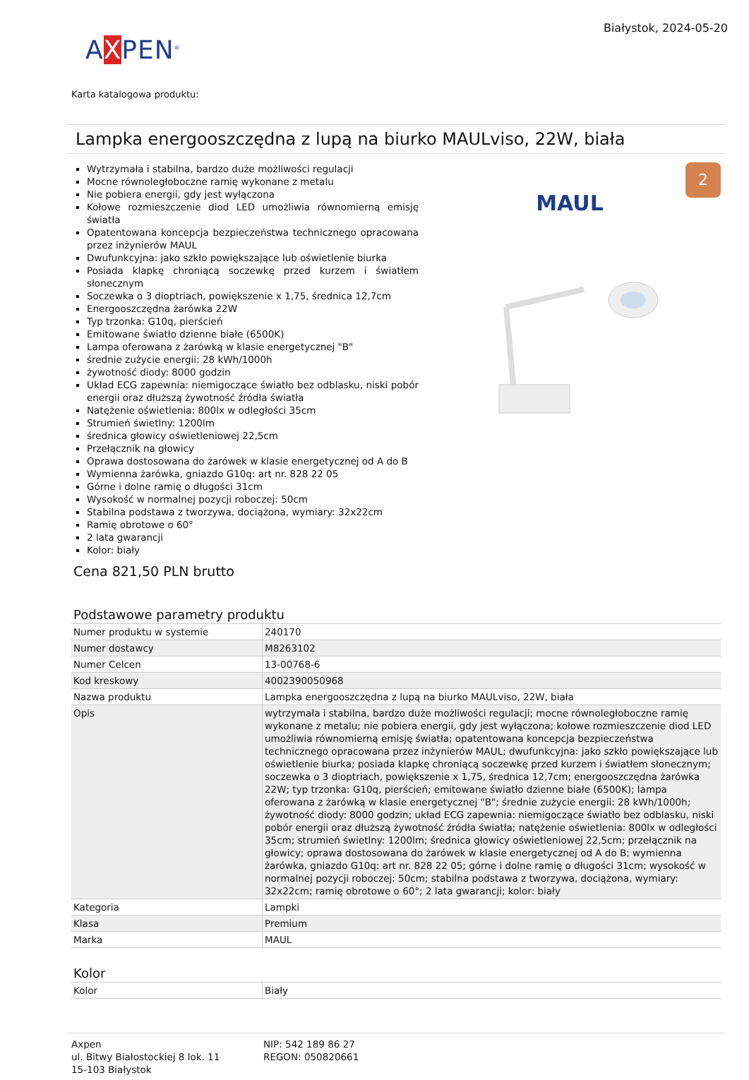AXPEN<sup>®</sup>
Białystok, 2024-05-20
Karta katalogowa produktu:
Lampka energooszczędna z lupą na biurko MAULviso, 22W, biała
Wytrzymała i stabilna, bardzo duże możliwości regulacji
Mocne równoległoboczne ramię wykonane z metalu
Nie pobiera energii, gdy jest wyłączona
Kołowe rozmieszczenie diod LED umożliwia równomierną emisję światła
Opatentowana koncepcja bezpieczeństwa technicznego opracowana przez inżynierów MAUL
Dwufunkcyjna: jako szkło powiększające lub oświetlenie biurka
Posiada klapkę chroniącą soczewkę przed kurzem i światłem słonecznym
Soczewka o 3 dioptriach, powiększenie x 1,75, średnica 12,7cm
Energooszczędna żarówka 22W
Typ trzonka: G10q, pierścień
Emitowane światło dzienne białe (6500K)
Lampa oferowana z żarówką w klasie energetycznej "B"
średnie zużycie energii: 28 kWh/1000h
żywotność diody: 8000 godzin
Układ ECG zapewnia: niemigoczące światło bez odblasku, niski pobór energii oraz dłuższą żywotność źródła światła
Natężenie oświetlenia: 800lx w odległości 35cm
Strumień świetlny: 1200lm
średnica głowicy oświetleniowej 22,5cm
Przełącznik na głowicy
Oprawa dostosowana do żarówek w klasie energetycznej od A do B
Wymienna żarówka, gniazdo G10q: art nr. 828 22 05
Górne i dolne ramię o długości 31cm
Wysokość w normalnej pozycji roboczej: 50cm
Stabilna podstawa z tworzywa, dociążona, wymiary: 32x22cm
Ramię obrotowe o 60°
2 lata gwarancji
Kolor: biały
2
MAUL
Cena 821,50 PLN brutto
Podstawowe parametry produktu
| Numer produktu w systemie | 240170 |
| Numer dostawcy | M8263102 |
| Numer Celcen | 13-00768-6 |
| Kod kreskowy | 4002390050968 |
| Nazwa produktu | Lampka energooszczędna z lupą na biurko MAULviso, 22W, biała |
| Opis | wytrzymała i stabilna, bardzo duże możliwości regulacji; mocne równoległoboczne ramię wykonane z metalu; nie pobiera energii, gdy jest wyłączona; kołowe rozmieszczenie diod LED umożliwia równomierną emisję światła; opatentowana koncepcja bezpieczeństwa technicznego opracowana przez inżynierów MAUL; dwufunkcyjna: jako szkło powiększające lub oświetlenie biurka; posiada klapkę chroniącą soczewkę przed kurzem i światłem słonecznym; soczewka o 3 dioptriach, powiększenie x 1,75, średnica 12,7cm; energooszczędna żarówka 22W; typ trzonka: G10q, pierścień; emitowane światło dzienne białe (6500K); lampa oferowana z żarówką w klasie energetycznej "B"; średnie zużycie energii: 28 kWh/1000h; żywotność diody: 8000 godzin; układ ECG zapewnia: niemigoczące światło bez odblasku, niski pobór energii oraz dłuższą żywotność źródła światła; natężenie oświetlenia: 800lx w odległości 35cm; strumień świetlny: 1200lm; średnica głowicy oświetleniowej 22,5cm; przełącznik na głowicy; oprawa dostosowana do żarówek w klasie energetycznej od A do B; wymienna żarówka, gniazdo G10q: art nr. 828 22 05; górne i dolne ramię o długości 31cm; wysokość w normalnej pozycji roboczej: 50cm; stabilna podstawa z tworzywa, dociążona, wymiary: 32x22cm; ramię obrotowe o 60°; 2 lata gwarancji; kolor: biały |
| Kategoria | Lampki |
| Klasa | Premium |
| Marka | MAUL |
Kolor
| Kolor | Biały |
Axpen
ul. Bitwy Białostockiej 8 lok. 11
15-103 Białystok
NIP: 542 189 86 27
REGON: 050820661